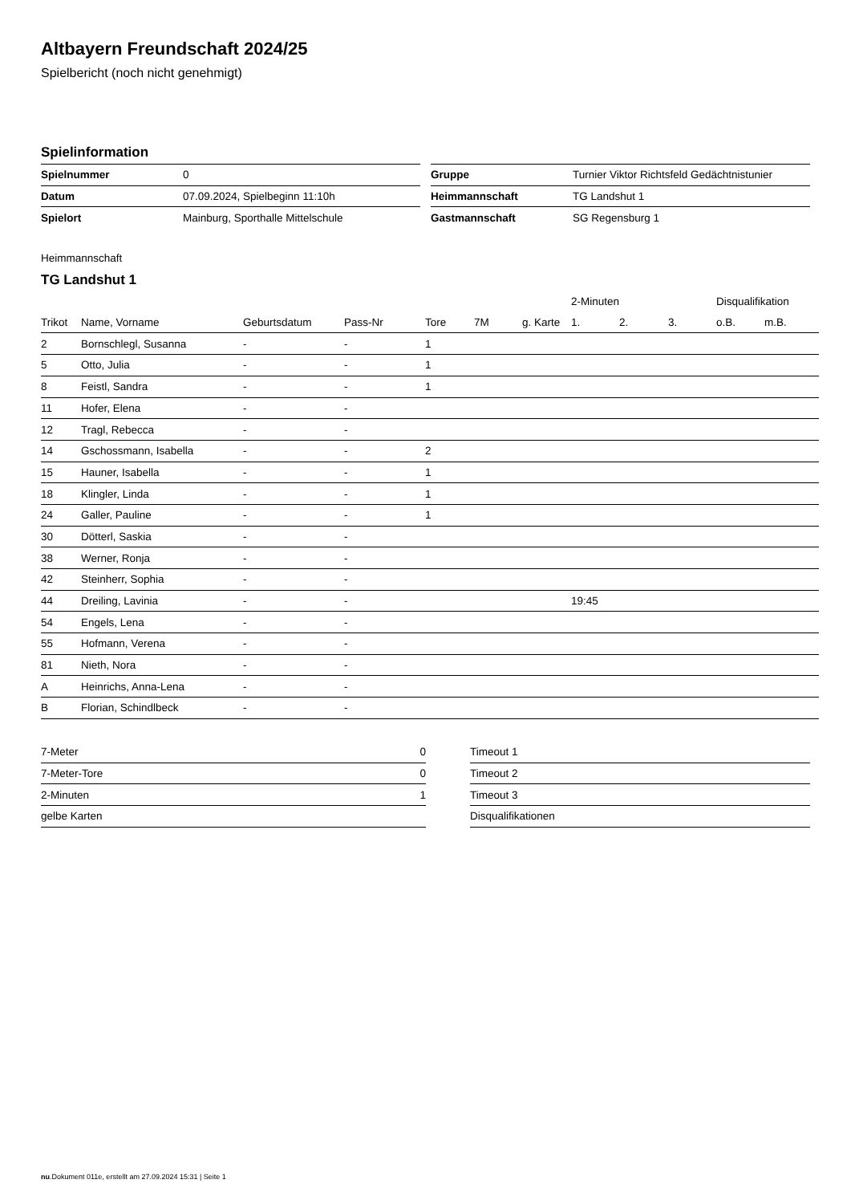Altbayern Freundschaft 2024/25
Spielbericht (noch nicht genehmigt)
Spielinformation
| Spielnummer | 0 |
| Datum | 07.09.2024, Spielbeginn 11:10h |
| Spielort | Mainburg, Sporthalle Mittelschule |
| Gruppe | Turnier Viktor Richtsfeld Gedächtnistunier |
| Heimmannschaft | TG Landshut 1 |
| Gastmannschaft | SG Regensburg 1 |
Heimmannschaft
TG Landshut 1
| | | | | | | | 2-Minuten | | | Disqualifikation | |
| --- | --- | --- | --- | --- | --- | --- | --- | --- | --- | --- | --- |
| Trikot | Name, Vorname | Geburtsdatum | Pass-Nr | Tore | 7M | g. Karte | 1. | 2. | 3. | o.B. | m.B. |
| 2 | Bornschlegl, Susanna | - | - | 1 | | | | | | | |
| 5 | Otto, Julia | - | - | 1 | | | | | | | |
| 8 | Feistl, Sandra | - | - | 1 | | | | | | | |
| 11 | Hofer, Elena | - | - | | | | | | | | |
| 12 | Tragl, Rebecca | - | - | | | | | | | | |
| 14 | Gschossmann, Isabella | - | - | 2 | | | | | | | |
| 15 | Hauner, Isabella | - | - | 1 | | | | | | | |
| 18 | Klingler, Linda | - | - | 1 | | | | | | | |
| 24 | Galler, Pauline | - | - | 1 | | | | | | | |
| 30 | Dötterl, Saskia | - | - | | | | | | | | |
| 38 | Werner, Ronja | - | - | | | | | | | | |
| 42 | Steinherr, Sophia | - | - | | | | | | | | |
| 44 | Dreiling, Lavinia | - | - | | | | 19:45 | | | | |
| 54 | Engels, Lena | - | - | | | | | | | | |
| 55 | Hofmann, Verena | - | - | | | | | | | | |
| 81 | Nieth, Nora | - | - | | | | | | | | |
| A | Heinrichs, Anna-Lena | - | - | | | | | | | | |
| B | Florian, Schindlbeck | - | - | | | | | | | | |
| 7-Meter | 0 |
| 7-Meter-Tore | 0 |
| 2-Minuten | 1 |
| gelbe Karten | |
| Timeout 1 |
| Timeout 2 |
| Timeout 3 |
| Disqualifikationen |
nu.Dokument 011e, erstellt am 27.09.2024 15:31 | Seite 1